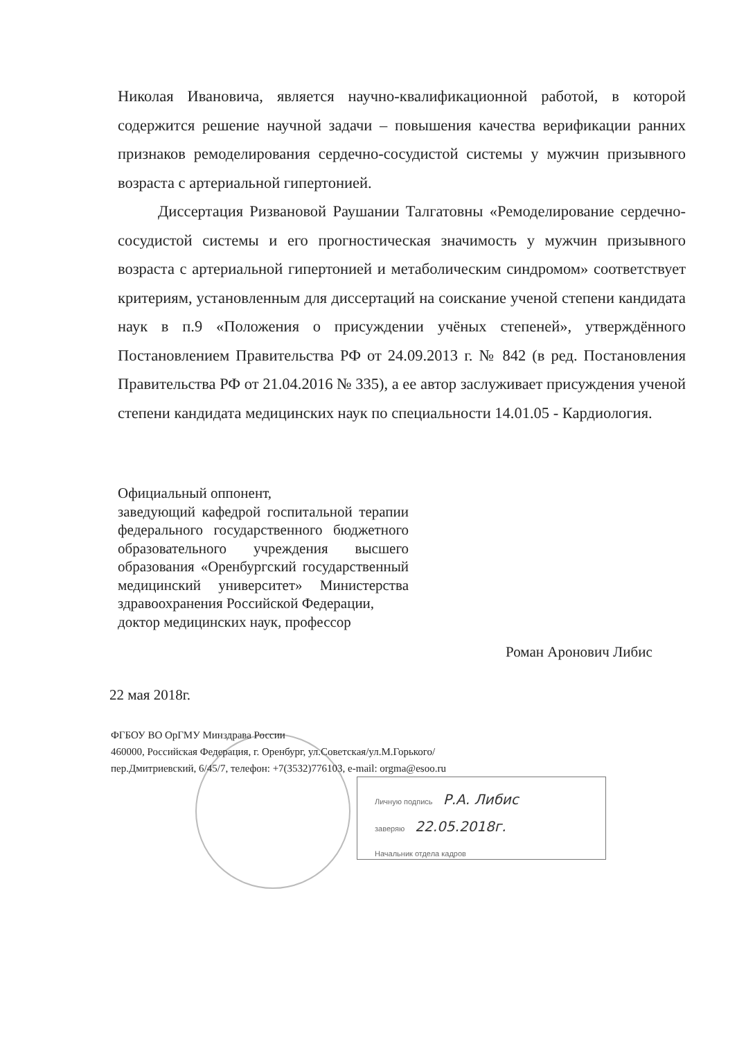Николая Ивановича, является научно-квалификационной работой, в которой содержится решение научной задачи – повышения качества верификации ранних признаков ремоделирования сердечно-сосудистой системы у мужчин призывного возраста с артериальной гипертонией.
Диссертация Ризвановой Раушании Талгатовны «Ремоделирование сердечно-сосудистой системы и его прогностическая значимость у мужчин призывного возраста с артериальной гипертонией и метаболическим синдромом» соответствует критериям, установленным для диссертаций на соискание ученой степени кандидата наук в п.9 «Положения о присуждении учёных степеней», утверждённого Постановлением Правительства РФ от 24.09.2013 г. № 842 (в ред. Постановления Правительства РФ от 21.04.2016 № 335), а ее автор заслуживает присуждения ученой степени кандидата медицинских наук по специальности 14.01.05 - Кардиология.
Официальный оппонент,
заведующий кафедрой госпитальной терапии федерального государственного бюджетного образовательного учреждения высшего образования «Оренбургский государственный медицинский университет» Министерства здравоохранения Российской Федерации,
доктор медицинских наук, профессор
Роман Аронович Либис
22 мая 2018г.
ФГБОУ ВО ОрГМУ Минздрава России
460000, Российская Федерация, г. Оренбург, ул.Советская/ул.М.Горького/
пер.Дмитриевский, 6/45/7, телефон: +7(3532)776103, e-mail: orgma@esoo.ru
Личную подпись Р.А. Либис
заверяю 22.05.2018г.
Начальник отдела кадров